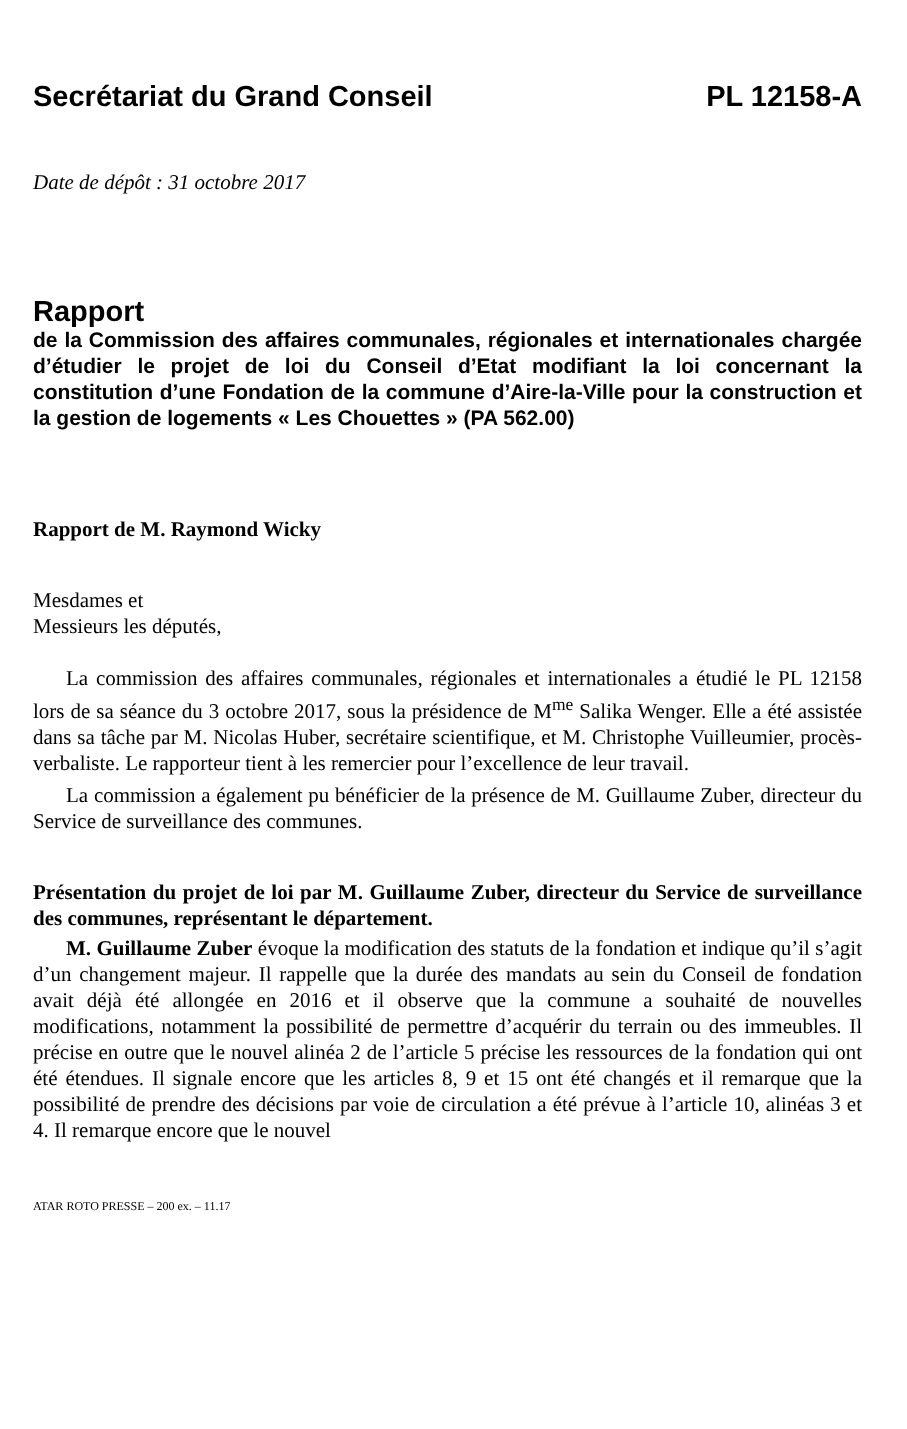Secrétariat du Grand Conseil PL 12158-A
Date de dépôt : 31 octobre 2017
Rapport
de la Commission des affaires communales, régionales et internationales chargée d’étudier le projet de loi du Conseil d’Etat modifiant la loi concernant la constitution d’une Fondation de la commune d’Aire-la-Ville pour la construction et la gestion de logements « Les Chouettes » (PA 562.00)
Rapport de M. Raymond Wicky
Mesdames et
Messieurs les députés,
La commission des affaires communales, régionales et internationales a étudié le PL 12158 lors de sa séance du 3 octobre 2017, sous la présidence de M<sup>me</sup> Salika Wenger. Elle a été assistée dans sa tâche par M. Nicolas Huber, secrétaire scientifique, et M. Christophe Vuilleumier, procès-verbaliste. Le rapporteur tient à les remercier pour l’excellence de leur travail.
La commission a également pu bénéficier de la présence de M. Guillaume Zuber, directeur du Service de surveillance des communes.
Présentation du projet de loi par M. Guillaume Zuber, directeur du Service de surveillance des communes, représentant le département.
M. Guillaume Zuber évoque la modification des statuts de la fondation et indique qu’il s’agit d’un changement majeur. Il rappelle que la durée des mandats au sein du Conseil de fondation avait déjà été allongée en 2016 et il observe que la commune a souhaité de nouvelles modifications, notamment la possibilité de permettre d’acquérir du terrain ou des immeubles. Il précise en outre que le nouvel alinéa 2 de l’article 5 précise les ressources de la fondation qui ont été étendues. Il signale encore que les articles 8, 9 et 15 ont été changés et il remarque que la possibilité de prendre des décisions par voie de circulation a été prévue à l’article 10, alinéas 3 et 4. Il remarque encore que le nouvel
ATAR ROTO PRESSE – 200 ex. – 11.17